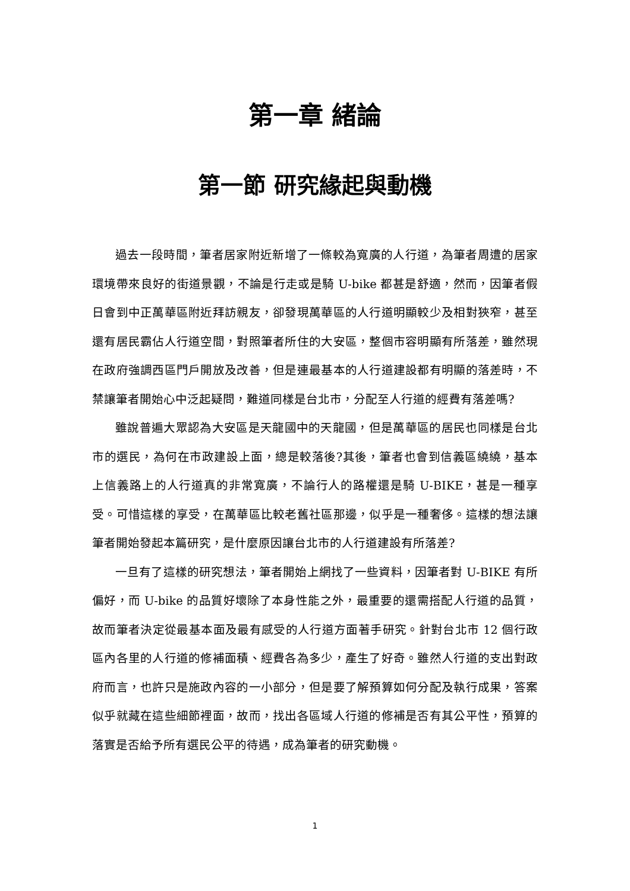第一章 緒論
第一節 研究緣起與動機
過去一段時間，筆者居家附近新增了一條較為寬廣的人行道，為筆者周遭的居家環境帶來良好的街道景觀，不論是行走或是騎 U-bike 都甚是舒適，然而，因筆者假日會到中正萬華區附近拜訪親友，卻發現萬華區的人行道明顯較少及相對狹窄，甚至還有居民霸佔人行道空間，對照筆者所住的大安區，整個市容明顯有所落差，雖然現在政府強調西區門戶開放及改善，但是連最基本的人行道建設都有明顯的落差時，不禁讓筆者開始心中泛起疑問，難道同樣是台北市，分配至人行道的經費有落差嗎?
雖說普遍大眾認為大安區是天龍國中的天龍國，但是萬華區的居民也同樣是台北市的選民，為何在市政建設上面，總是較落後?其後，筆者也會到信義區繞繞，基本上信義路上的人行道真的非常寬廣，不論行人的路權還是騎 U-BIKE，甚是一種享受。可惜這樣的享受，在萬華區比較老舊社區那邊，似乎是一種奢侈。這樣的想法讓筆者開始發起本篇研究，是什麼原因讓台北市的人行道建設有所落差?
一旦有了這樣的研究想法，筆者開始上網找了一些資料，因筆者對 U-BIKE 有所偏好，而 U-bike 的品質好壞除了本身性能之外，最重要的還需搭配人行道的品質，故而筆者決定從最基本面及最有感受的人行道方面著手研究。針對台北市 12 個行政區內各里的人行道的修補面積、經費各為多少，產生了好奇。雖然人行道的支出對政府而言，也許只是施政內容的一小部分，但是要了解預算如何分配及執行成果，答案似乎就藏在這些細節裡面，故而，找出各區域人行道的修補是否有其公平性，預算的落實是否給予所有選民公平的待遇，成為筆者的研究動機。
1